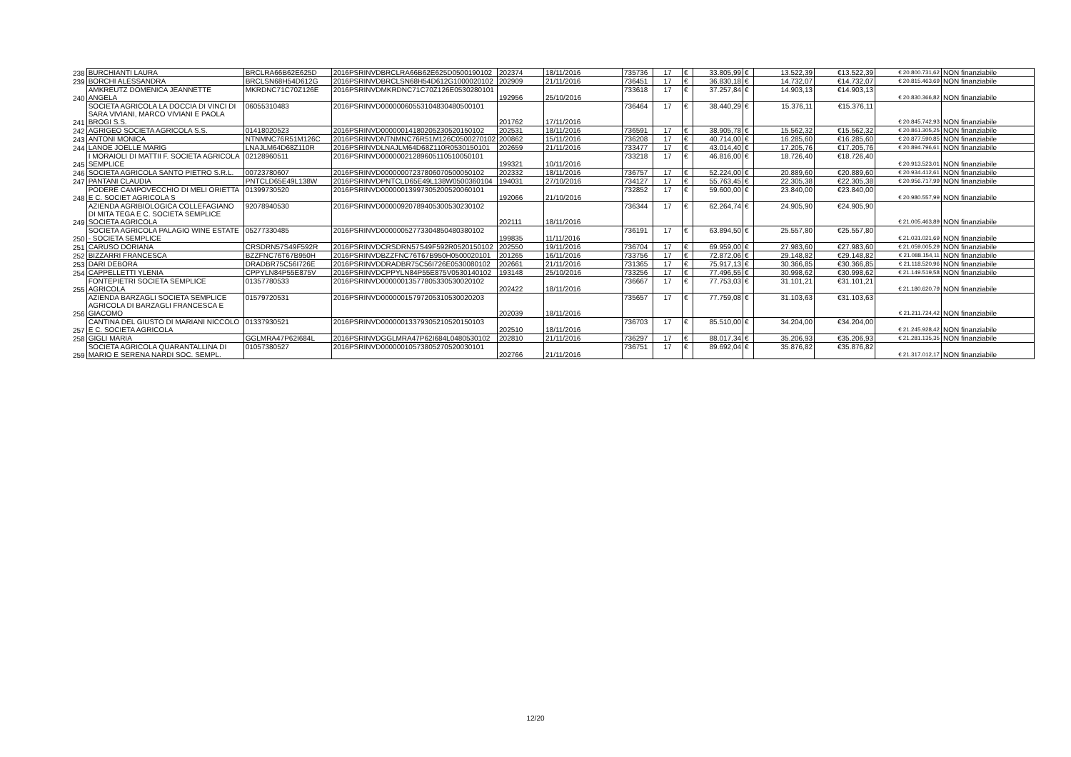| 238 | BURCHIANTI LAURA | BRCLRA66B62E625D | 2016PSRINVDBRCLRA66B62E625D0500190102 | 202374 | 18/11/2016 | 735736 | 17 | € | 33.805,99 | € | 13.522,39 | €13.522,39 | € 20.800.731,62 | NON finanziabile |
| 239 | BORCHI ALESSANDRA | BRCLSN68H54D612G | 2016PSRINVDBRCLSN68H54D612G1000020102 | 202909 | 21/11/2016 | 736451 | 17 | € | 36.830,18 | € | 14.732,07 | €14.732,07 | € 20.815.463,69 | NON finanziabile |
| 240 | AMKREUTZ DOMENICA JEANNETTE ANGELA | MKRDNC71C70Z126E | 2016PSRINVDMKRDNC71C70Z126E0530280101 | 192956 | 25/10/2016 | 733618 | 17 | € | 37.257,84 | € | 14.903,13 | €14.903,13 | € 20.830.366,82 | NON finanziabile |
| 241 | SOCIETA AGRICOLA LA DOCCIA DI VINCI DI SARA VIVIANI, MARCO VIVIANI E PAOLA BROGI S.S. | 06055310483 | 2016PSRINVD00000060553104830480500101 | 201762 | 17/11/2016 | 736464 | 17 | € | 38.440,29 | € | 15.376,11 | €15.376,11 | € 20.845.742,93 | NON finanziabile |
| 242 | AGRIGEO SOCIETA AGRICOLA S.S. | 01418020523 | 2016PSRINVD00000014180205230520150102 | 202531 | 18/11/2016 | 736591 | 17 | € | 38.905,78 | € | 15.562,32 | €15.562,32 | € 20.861.305,25 | NON finanziabile |
| 243 | ANTONI MONICA | NTNMNC76R51M126C | 2016PSRINVDNTNMNC76R51M126C0500270102 | 200862 | 15/11/2016 | 736208 | 17 | € | 40.714,00 | € | 16.285,60 | €16.285,60 | € 20.877.590,85 | NON finanziabile |
| 244 | LANOE JOELLE MARIG | LNAJLM64D68Z110R | 2016PSRINVDLNAJLM64D68Z110R0530150101 | 202659 | 21/11/2016 | 733477 | 17 | € | 43.014,40 | € | 17.205,76 | €17.205,76 | € 20.894.796,61 | NON finanziabile |
| 245 | I MORAIOLI DI MATTII F. SOCIETA AGRICOLA SEMPLICE | 02128960511 | 2016PSRINVD00000021289605110510050101 | 199321 | 10/11/2016 | 733218 | 17 | € | 46.816,00 | € | 18.726,40 | €18.726,40 | € 20.913.523,01 | NON finanziabile |
| 246 | SOCIETA AGRICOLA SANTO PIETRO S.R.L. | 00723780607 | 2016PSRINVD00000007237806070500050102 | 202332 | 18/11/2016 | 736757 | 17 | € | 52.224,00 | € | 20.889,60 | €20.889,60 | € 20.934.412,61 | NON finanziabile |
| 247 | PANTANI CLAUDIA | PNTCLD65E49L138W | 2016PSRINVDPNTCLD65E49L138W0500360104 | 194031 | 27/10/2016 | 734127 | 17 | € | 55.763,45 | € | 22.305,38 | €22.305,38 | € 20.956.717,99 | NON finanziabile |
| 248 | PODERE CAMPOVECCHIO DI MELI ORIETTA E C. SOCIET AGRICOLA S | 01399730520 | 2016PSRINVD00000013997305200520060101 | 192066 | 21/10/2016 | 732852 | 17 | € | 59.600,00 | € | 23.840,00 | €23.840,00 | € 20.980.557,99 | NON finanziabile |
| 249 | AZIENDA AGRIBIOLOGICA COLLEFAGIANO DI MITA TEGA E C. SOCIETA SEMPLICE SOCIETA AGRICOLA | 92078940530 | 2016PSRINVD00000920789405300530230102 | 202111 | 18/11/2016 | 736344 | 17 | € | 62.264,74 | € | 24.905,90 | €24.905,90 | € 21.005.463,89 | NON finanziabile |
| 250 | SOCIETA AGRICOLA PALAGIO WINE ESTATE - SOCIETA SEMPLICE | 05277330485 | 2016PSRINVD00000052773304850480380102 | 199835 | 11/11/2016 | 736191 | 17 | € | 63.894,50 | € | 25.557,80 | €25.557,80 | € 21.031.021,69 | NON finanziabile |
| 251 | CARUSO DORIANA | CRSDRN57S49F592R | 2016PSRINVDCRSDRN57S49F592R0520150102 | 202550 | 19/11/2016 | 736704 | 17 | € | 69.959,00 | € | 27.983,60 | €27.983,60 | € 21.059.005,29 | NON finanziabile |
| 252 | BIZZARRI FRANCESCA | BZZFNC76T67B950H | 2016PSRINVDBZZFNC76T67B950H0500020101 | 201265 | 16/11/2016 | 733756 | 17 | € | 72.872,06 | € | 29.148,82 | €29.148,82 | € 21.088.154,11 | NON finanziabile |
| 253 | DARI DEBORA | DRADBR75C56I726E | 2016PSRINVDDRADBR75C56I726E0530080102 | 202661 | 21/11/2016 | 731365 | 17 | € | 75.917,13 | € | 30.366,85 | €30.366,85 | € 21.118.520,96 | NON finanziabile |
| 254 | CAPPELLETTI YLENIA | CPPYLN84P55E875V | 2016PSRINVDCPPYLN84P55E875V0530140102 | 193148 | 25/10/2016 | 733256 | 17 | € | 77.496,55 | € | 30.998,62 | €30.998,62 | € 21.149.519,58 | NON finanziabile |
| 255 | FONTEPIETRI SOCIETA SEMPLICE AGRICOLA | 01357780533 | 2016PSRINVD00000013577805330530020102 | 202422 | 18/11/2016 | 736667 | 17 | € | 77.753,03 | € | 31.101,21 | €31.101,21 | € 21.180.620,79 | NON finanziabile |
| 256 | AZIENDA BARZAGLI SOCIETA SEMPLICE AGRICOLA DI BARZAGLI FRANCESCA E GIACOMO | 01579720531 | 2016PSRINVD00000015797205310530020203 | 202039 | 18/11/2016 | 735657 | 17 | € | 77.759,08 | € | 31.103,63 | €31.103,63 | € 21.211.724,42 | NON finanziabile |
| 257 | CANTINA DEL GIUSTO DI MARIANI NICCOLO E C. SOCIETA AGRICOLA | 01337930521 | 2016PSRINVD00000013379305210520150103 | 202510 | 18/11/2016 | 736703 | 17 | € | 85.510,00 | € | 34.204,00 | €34.204,00 | € 21.245.928,42 | NON finanziabile |
| 258 | GIGLI MARIA | GGLMRA47P62I684L | 2016PSRINVDGGLMRA47P62I684L0480530102 | 202810 | 21/11/2016 | 736297 | 17 | € | 88.017,34 | € | 35.206,93 | €35.206,93 | € 21.281.135,35 | NON finanziabile |
| 259 | SOCIETA AGRICOLA QUARANTALLINA DI MARIO E SERENA NARDI SOC. SEMPL. | 01057380527 | 2016PSRINVD00000010573805270520030101 | 202766 | 21/11/2016 | 736751 | 17 | € | 89.692,04 | € | 35.876,82 | €35.876,82 | € 21.317.012,17 | NON finanziabile |
12/20